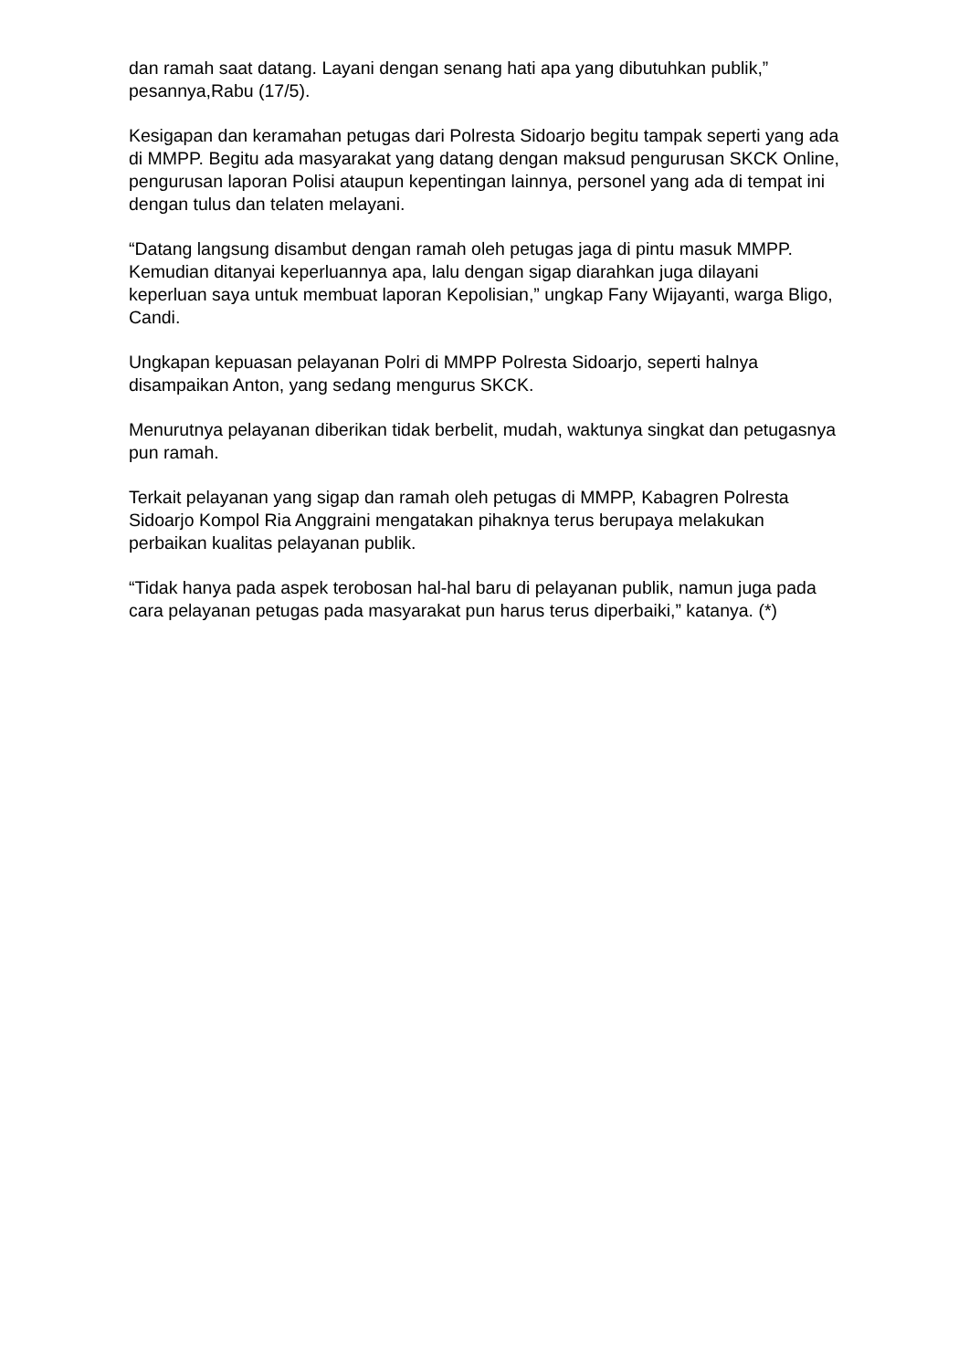dan ramah saat datang. Layani dengan senang hati apa yang dibutuhkan publik,” pesannya,Rabu (17/5).
Kesigapan dan keramahan petugas dari Polresta Sidoarjo begitu tampak seperti yang ada di MMPP. Begitu ada masyarakat yang datang dengan maksud pengurusan SKCK Online, pengurusan laporan Polisi ataupun kepentingan lainnya, personel yang ada di tempat ini dengan tulus dan telaten melayani.
“Datang langsung disambut dengan ramah oleh petugas jaga di pintu masuk MMPP. Kemudian ditanyai keperluannya apa, lalu dengan sigap diarahkan juga dilayani keperluan saya untuk membuat laporan Kepolisian,” ungkap Fany Wijayanti, warga Bligo, Candi.
Ungkapan kepuasan pelayanan Polri di MMPP Polresta Sidoarjo, seperti halnya disampaikan Anton, yang sedang mengurus SKCK.
Menurutnya pelayanan diberikan tidak berbelit, mudah, waktunya singkat dan petugasnya pun ramah.
Terkait pelayanan yang sigap dan ramah oleh petugas di MMPP, Kabagren Polresta Sidoarjo Kompol Ria Anggraini mengatakan pihaknya terus berupaya melakukan perbaikan kualitas pelayanan publik.
“Tidak hanya pada aspek terobosan hal-hal baru di pelayanan publik, namun juga pada cara pelayanan petugas pada masyarakat pun harus terus diperbaiki,” katanya. (*)